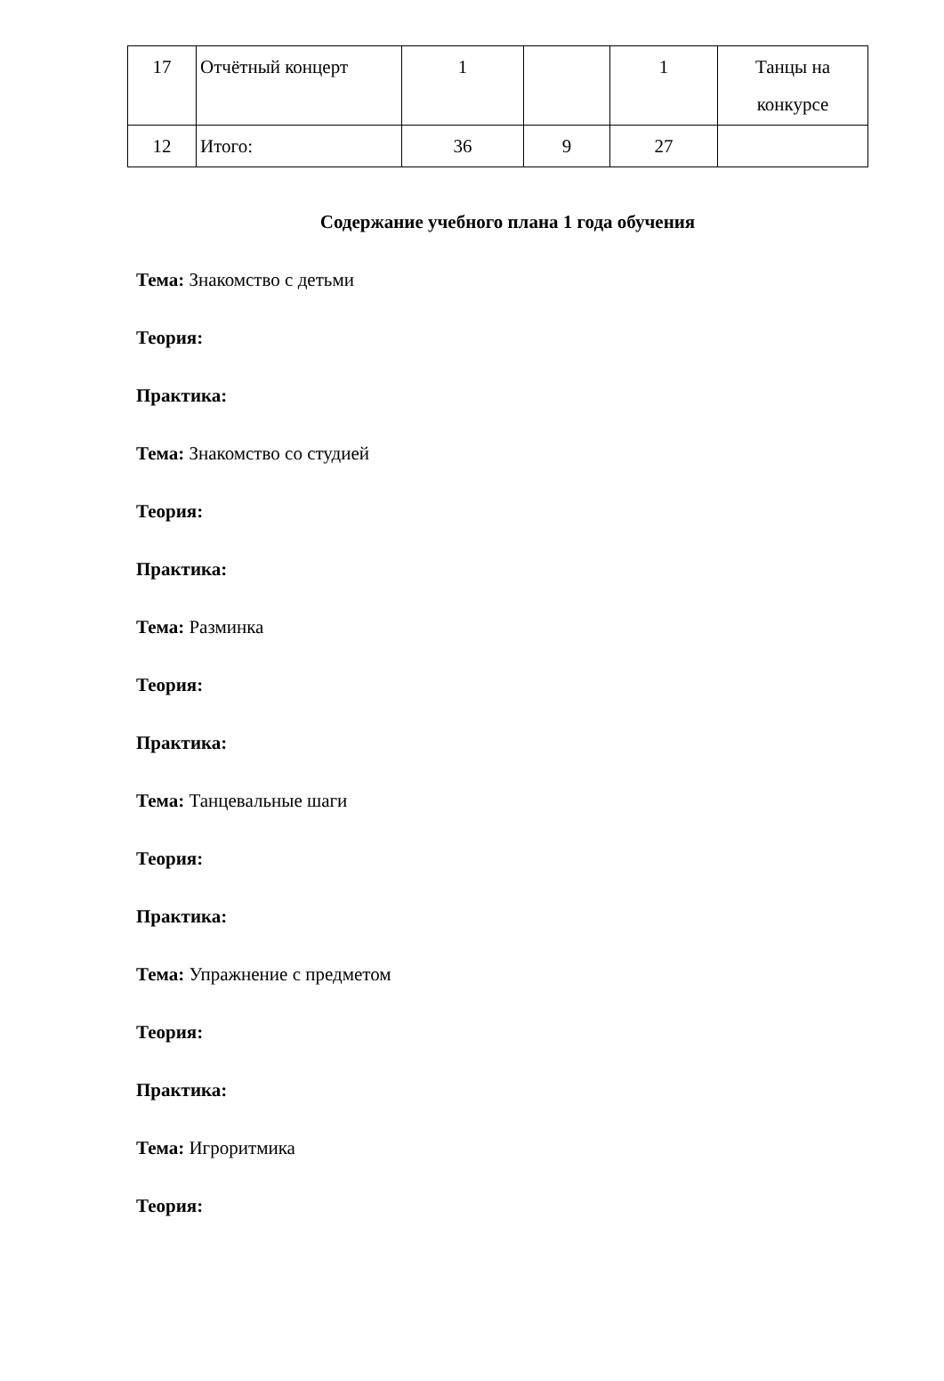| 17 | Отчётный концерт | 1 | | 1 | Танцы на конкурсе |
| 12 | Итого: | 36 | 9 | 27 | |
Содержание учебного плана 1 года обучения
Тема: Знакомство с детьми
Теория:
Практика:
Тема: Знакомство со студией
Теория:
Практика:
Тема: Разминка
Теория:
Практика:
Тема: Танцевальные шаги
Теория:
Практика:
Тема: Упражнение с предметом
Теория:
Практика:
Тема: Игроритмика
Теория: